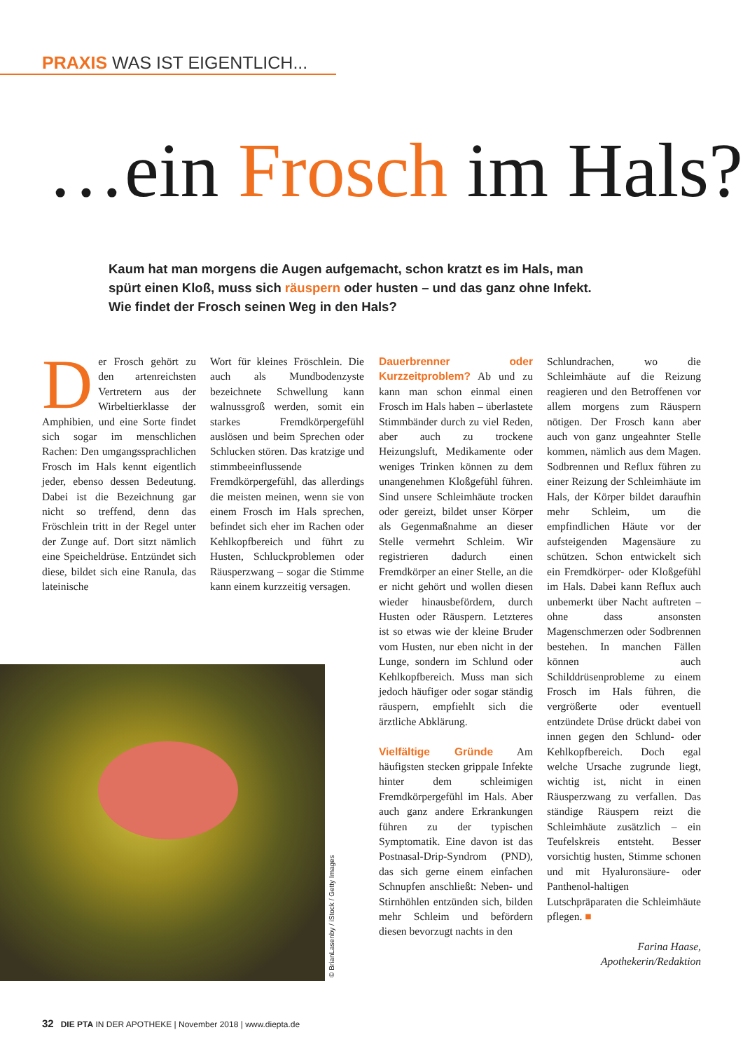PRAXIS WAS IST EIGENTLICH...
…ein Frosch im Hals?
Kaum hat man morgens die Augen aufgemacht, schon kratzt es im Hals, man spürt einen Kloß, muss sich räuspern oder husten – und das ganz ohne Infekt. Wie findet der Frosch seinen Weg in den Hals?
Der Frosch gehört zu den artenreichsten Vertretern aus der Wirbeltierklasse der Amphibien, und eine Sorte findet sich sogar im menschlichen Rachen: Den umgangssprachlichen Frosch im Hals kennt eigentlich jeder, ebenso dessen Bedeutung. Dabei ist die Bezeichnung gar nicht so treffend, denn das Fröschlein tritt in der Regel unter der Zunge auf. Dort sitzt nämlich eine Speicheldrüse. Entzündet sich diese, bildet sich eine Ranula, das lateinische
Wort für kleines Fröschlein. Die auch als Mundbodenzyste bezeichnete Schwellung kann walnussgroß werden, somit ein starkes Fremdkörpergefühl auslösen und beim Sprechen oder Schlucken stören. Das kratzige und stimmbeeinflussende Fremdkörpergefühl, das allerdings die meisten meinen, wenn sie von einem Frosch im Hals sprechen, befindet sich eher im Rachen oder Kehlkopfbereich und führt zu Husten, Schluckproblemen oder Räusperzwang – sogar die Stimme kann einem kurzzeitig versagen.
Dauerbrenner oder Kurzzeitproblem? Ab und zu kann man schon einmal einen Frosch im Hals haben – überlastete Stimmbänder durch zu viel Reden, aber auch zu trockene Heizungsluft, Medikamente oder weniges Trinken können zu dem unangenehmen Kloßgefühl führen. Sind unsere Schleimhäute trocken oder gereizt, bildet unser Körper als Gegenmaßnahme an dieser Stelle vermehrt Schleim. Wir registrieren dadurch einen Fremdkörper an einer Stelle, an die er nicht gehört und wollen diesen wieder hinausbefördern, durch Husten oder Räuspern. Letzteres ist so etwas wie der kleine Bruder vom Husten, nur eben nicht in der Lunge, sondern im Schlund oder Kehlkopfbereich. Muss man sich jedoch häufiger oder sogar ständig räuspern, empfiehlt sich die ärztliche Abklärung.
Vielfältige Gründe Am häufigsten stecken grippale Infekte hinter dem schleimigen Fremdkörpergefühl im Hals. Aber auch ganz andere Erkrankungen führen zu der typischen Symptomatik. Eine davon ist das Postnasal-Drip-Syndrom (PND), das sich gerne einem einfachen Schnupfen anschließt: Neben- und Stirnhöhlen entzünden sich, bilden mehr Schleim und befördern diesen bevorzugt nachts in den
Schlundrachen, wo die Schleimhäute auf die Reizung reagieren und den Betroffenen vor allem morgens zum Räuspern nötigen. Der Frosch kann aber auch von ganz ungeahnter Stelle kommen, nämlich aus dem Magen. Sodbrennen und Reflux führen zu einer Reizung der Schleimhäute im Hals, der Körper bildet daraufhin mehr Schleim, um die empfindlichen Häute vor der aufsteigenden Magensäure zu schützen. Schon entwickelt sich ein Fremdkörper- oder Kloßgefühl im Hals. Dabei kann Reflux auch unbemerkt über Nacht auftreten – ohne dass ansonsten Magenschmerzen oder Sodbrennen bestehen. In manchen Fällen können auch Schilddrüsenprobleme zu einem Frosch im Hals führen, die vergrößerte oder eventuell entzündete Drüse drückt dabei von innen gegen den Schlund- oder Kehlkopfbereich. Doch egal welche Ursache zugrunde liegt, wichtig ist, nicht in einen Räusperzwang zu verfallen. Das ständige Räuspern reizt die Schleimhäute zusätzlich – ein Teufelskreis entsteht. Besser vorsichtig husten, Stimme schonen und mit Hyaluronsäure- oder Panthenol-haltigen Lutschpräparaten die Schleimhäute pflegen. ■
Farina Haase,
Apothekerin/Redaktion
© BrianLasenby / iStock / Getty Images
32 DIE PTA IN DER APOTHEKE | November 2018 | www.diepta.de